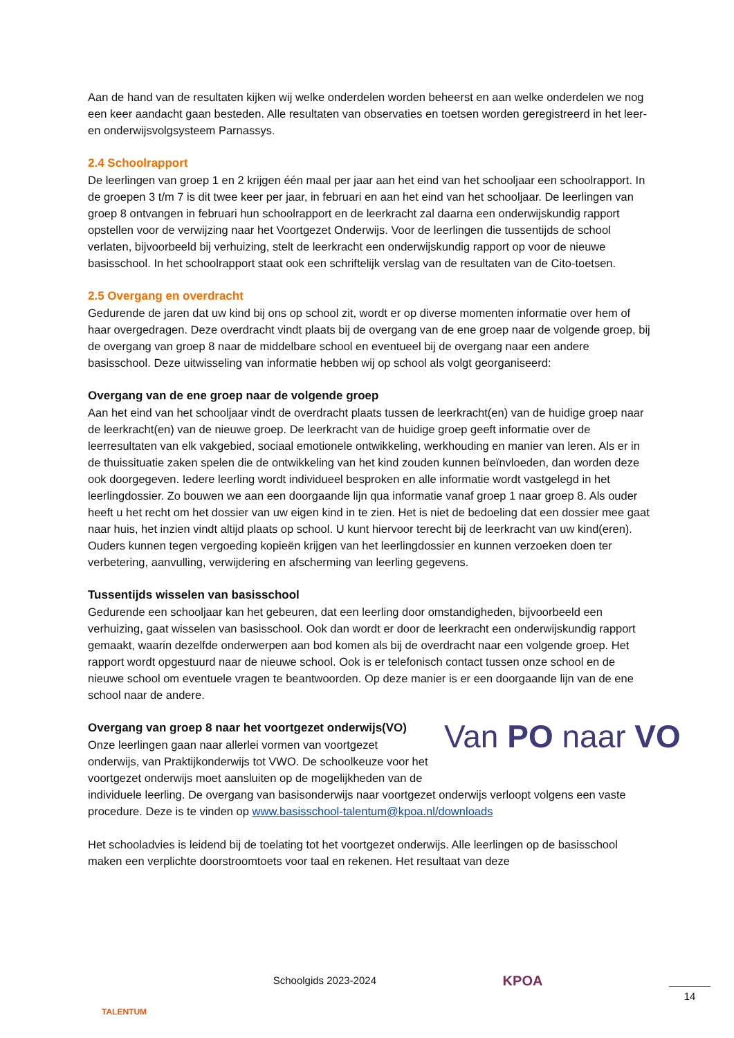Aan de hand van de resultaten kijken wij welke onderdelen worden beheerst en aan welke onderdelen we nog een keer aandacht gaan besteden. Alle resultaten van observaties en toetsen worden geregistreerd in het leer- en onderwijsvolgsysteem Parnassys.
2.4 Schoolrapport
De leerlingen van groep 1 en 2 krijgen één maal per jaar aan het eind van het schooljaar een schoolrapport. In de groepen 3 t/m 7 is dit twee keer per jaar, in februari en aan het eind van het schooljaar. De leerlingen van groep 8 ontvangen in februari hun schoolrapport en de leerkracht zal daarna een onderwijskundig rapport opstellen voor de verwijzing naar het Voortgezet Onderwijs. Voor de leerlingen die tussentijds de school verlaten, bijvoorbeeld bij verhuizing, stelt de leerkracht een onderwijskundig rapport op voor de nieuwe basisschool. In het schoolrapport staat ook een schriftelijk verslag van de resultaten van de Cito-toetsen.
2.5 Overgang en overdracht
Gedurende de jaren dat uw kind bij ons op school zit, wordt er op diverse momenten informatie over hem of haar overgedragen. Deze overdracht vindt plaats bij de overgang van de ene groep naar de volgende groep, bij de overgang van groep 8 naar de middelbare school en eventueel bij de overgang naar een andere basisschool. Deze uitwisseling van informatie hebben wij op school als volgt georganiseerd:
Overgang van de ene groep naar de volgende groep
Aan het eind van het schooljaar vindt de overdracht plaats tussen de leerkracht(en) van de huidige groep naar de leerkracht(en) van de nieuwe groep. De leerkracht van de huidige groep geeft informatie over de leerresultaten van elk vakgebied, sociaal emotionele ontwikkeling, werkhouding en manier van leren. Als er in de thuissituatie zaken spelen die de ontwikkeling van het kind zouden kunnen beïnvloeden, dan worden deze ook doorgegeven. Iedere leerling wordt individueel besproken en alle informatie wordt vastgelegd in het leerlingdossier. Zo bouwen we aan een doorgaande lijn qua informatie vanaf groep 1 naar groep 8. Als ouder heeft u het recht om het dossier van uw eigen kind in te zien. Het is niet de bedoeling dat een dossier mee gaat naar huis, het inzien vindt altijd plaats op school. U kunt hiervoor terecht bij de leerkracht van uw kind(eren). Ouders kunnen tegen vergoeding kopieën krijgen van het leerlingdossier en kunnen verzoeken doen ter verbetering, aanvulling, verwijdering en afscherming van leerling gegevens.
Tussentijds wisselen van basisschool
Gedurende een schooljaar kan het gebeuren, dat een leerling door omstandigheden, bijvoorbeeld een verhuizing, gaat wisselen van basisschool. Ook dan wordt er door de leerkracht een onderwijskundig rapport gemaakt, waarin dezelfde onderwerpen aan bod komen als bij de overdracht naar een volgende groep. Het rapport wordt opgestuurd naar de nieuwe school. Ook is er telefonisch contact tussen onze school en de nieuwe school om eventuele vragen te beantwoorden. Op deze manier is er een doorgaande lijn van de ene school naar de andere.
Van PO naar VO
Overgang van groep 8 naar het voortgezet onderwijs(VO)
Onze leerlingen gaan naar allerlei vormen van voortgezet onderwijs, van Praktijkonderwijs tot VWO. De schoolkeuze voor het voortgezet onderwijs moet aansluiten op de mogelijkheden van de individuele leerling. De overgang van basisonderwijs naar voortgezet onderwijs verloopt volgens een vaste procedure. Deze is te vinden op www.basisschool-talentum@kpoa.nl/downloads
Het schooladvies is leidend bij de toelating tot het voortgezet onderwijs. Alle leerlingen op de basisschool maken een verplichte doorstroomtoets voor taal en rekenen. Het resultaat van deze
TALENTUM
Schoolgids 2023-2024
KPOA
14